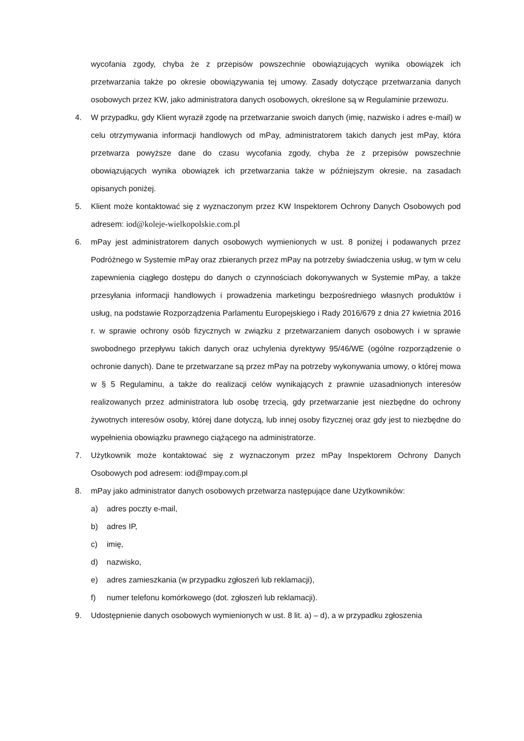wycofania zgody, chyba że z przepisów powszechnie obowiązujących wynika obowiązek ich przetwarzania także po okresie obowiązywania tej umowy. Zasady dotyczące przetwarzania danych osobowych przez KW, jako administratora danych osobowych, określone są w Regulaminie przewozu.
4. W przypadku, gdy Klient wyraził zgodę na przetwarzanie swoich danych (imię, nazwisko i adres e-mail) w celu otrzymywania informacji handlowych od mPay, administratorem takich danych jest mPay, która przetwarza powyższe dane do czasu wycofania zgody, chyba że z przepisów powszechnie obowiązujących wynika obowiązek ich przetwarzania także w późniejszym okresie, na zasadach opisanych poniżej.
5. Klient może kontaktować się z wyznaczonym przez KW Inspektorem Ochrony Danych Osobowych pod adresem: iod@koleje-wielkopolskie.com.pl
6. mPay jest administratorem danych osobowych wymienionych w ust. 8 poniżej i podawanych przez Podróżnego w Systemie mPay oraz zbieranych przez mPay na potrzeby świadczenia usług, w tym w celu zapewnienia ciągłego dostępu do danych o czynnościach dokonywanych w Systemie mPay, a także przesyłania informacji handlowych i prowadzenia marketingu bezpośredniego własnych produktów i usług, na podstawie Rozporządzenia Parlamentu Europejskiego i Rady 2016/679 z dnia 27 kwietnia 2016 r. w sprawie ochrony osób fizycznych w związku z przetwarzaniem danych osobowych i w sprawie swobodnego przepływu takich danych oraz uchylenia dyrektywy 95/46/WE (ogólne rozporządzenie o ochronie danych). Dane te przetwarzane są przez mPay na potrzeby wykonywania umowy, o której mowa w § 5 Regulaminu, a także do realizacji celów wynikających z prawnie uzasadnionych interesów realizowanych przez administratora lub osobę trzecią, gdy przetwarzanie jest niezbędne do ochrony żywotnych interesów osoby, której dane dotyczą, lub innej osoby fizycznej oraz gdy jest to niezbędne do wypełnienia obowiązku prawnego ciążącego na administratorze.
7. Użytkownik może kontaktować się z wyznaczonym przez mPay Inspektorem Ochrony Danych Osobowych pod adresem: iod@mpay.com.pl
8. mPay jako administrator danych osobowych przetwarza następujące dane Użytkowników:
a) adres poczty e-mail,
b) adres IP,
c) imię,
d) nazwisko,
e) adres zamieszkania (w przypadku zgłoszeń lub reklamacji),
f) numer telefonu komórkowego (dot. zgłoszeń lub reklamacji).
9. Udostępnienie danych osobowych wymienionych w ust. 8 lit. a) – d), a w przypadku zgłoszenia